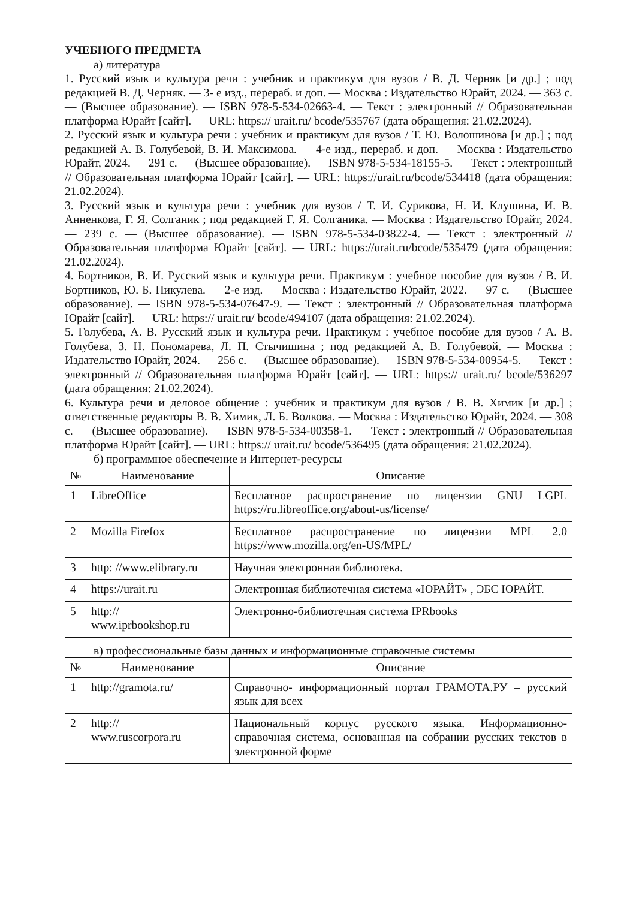УЧЕБНОГО ПРЕДМЕТА
а) литература
1. Русский язык и культура речи : учебник и практикум для вузов / В. Д. Черняк [и др.] ; под редакцией В. Д. Черняк. — 3- е изд., перераб. и доп. — Москва : Издательство Юрайт, 2024. — 363 с. — (Высшее образование). — ISBN 978-5-534-02663-4. — Текст : электронный // Образовательная платформа Юрайт [сайт]. — URL: https:// urait.ru/ bcode/535767 (дата обращения: 21.02.2024).
2. Русский язык и культура речи : учебник и практикум для вузов / Т. Ю. Волошинова [и др.] ; под редакцией А. В. Голубевой, В. И. Максимова. — 4-е изд., перераб. и доп. — Москва : Издательство Юрайт, 2024. — 291 с. — (Высшее образование). — ISBN 978-5-534-18155-5. — Текст : электронный // Образовательная платформа Юрайт [сайт]. — URL: https://urait.ru/bcode/534418 (дата обращения: 21.02.2024).
3. Русский язык и культура речи : учебник для вузов / Т. И. Сурикова, Н. И. Клушина, И. В. Анненкова, Г. Я. Солганик ; под редакцией Г. Я. Солганика. — Москва : Издательство Юрайт, 2024. — 239 с. — (Высшее образование). — ISBN 978-5-534-03822-4. — Текст : электронный // Образовательная платформа Юрайт [сайт]. — URL: https://urait.ru/bcode/535479 (дата обращения: 21.02.2024).
4. Бортников, В. И. Русский язык и культура речи. Практикум : учебное пособие для вузов / В. И. Бортников, Ю. Б. Пикулева. — 2-е изд. — Москва : Издательство Юрайт, 2022. — 97 с. — (Высшее образование). — ISBN 978-5-534-07647-9. — Текст : электронный // Образовательная платформа Юрайт [сайт]. — URL: https:// urait.ru/ bcode/494107 (дата обращения: 21.02.2024).
5. Голубева, А. В. Русский язык и культура речи. Практикум : учебное пособие для вузов / А. В. Голубева, З. Н. Пономарева, Л. П. Стычишина ; под редакцией А. В. Голубевой. — Москва : Издательство Юрайт, 2024. — 256 с. — (Высшее образование). — ISBN 978-5-534-00954-5. — Текст : электронный // Образовательная платформа Юрайт [сайт]. — URL: https:// urait.ru/ bcode/536297 (дата обращения: 21.02.2024).
6. Культура речи и деловое общение : учебник и практикум для вузов / В. В. Химик [и др.] ; ответственные редакторы В. В. Химик, Л. Б. Волкова. — Москва : Издательство Юрайт, 2024. — 308 с. — (Высшее образование). — ISBN 978-5-534-00358-1. — Текст : электронный // Образовательная платформа Юрайт [сайт]. — URL: https:// urait.ru/ bcode/536495 (дата обращения: 21.02.2024).
б) программное обеспечение и Интернет-ресурсы
| № | Наименование | Описание |
| --- | --- | --- |
| 1 | LibreOffice | Бесплатное распространение по лицензии GNU LGPL https://ru.libreoffice.org/about-us/license/ |
| 2 | Mozilla Firefox | Бесплатное распространение по лицензии MPL 2.0 https://www.mozilla.org/en-US/MPL/ |
| 3 | http: //www.elibrary.ru | Научная электронная библиотека. |
| 4 | https://urait.ru | Электронная библиотечная система «ЮРАЙТ» , ЭБС ЮРАЙТ. |
| 5 | http:// www.iprbookshop.ru | Электронно-библиотечная система IPRbooks |
в) профессиональные базы данных и информационные справочные системы
| № | Наименование | Описание |
| --- | --- | --- |
| 1 | http://gramota.ru/ | Справочно- информационный портал ГРАМОТА.РУ – русский язык для всех |
| 2 | http:// www.ruscorpora.ru | Национальный корпус русского языка. Информационно- справочная система, основанная на собрании русских текстов в электронной форме |